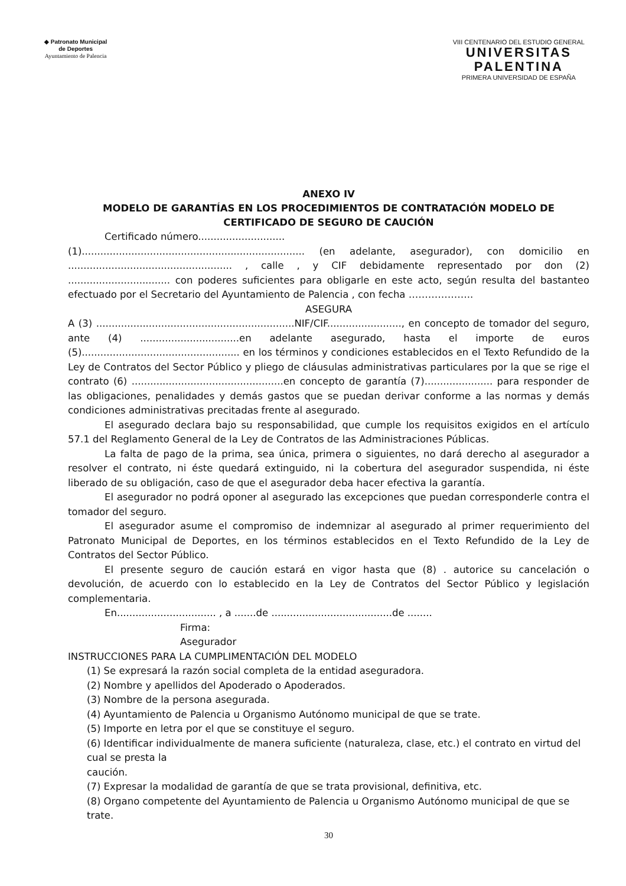◆ Patronato Municipal
de Deportes
Ayuntamiento de Palencia
VIII CENTENARIO DEL ESTUDIO GENERAL
UNIVERSITAS
PALENTINA
PRIMERA UNIVERSIDAD DE ESPAÑA
ANEXO IV
MODELO DE GARANTÍAS EN LOS PROCEDIMIENTOS DE CONTRATACIÓN MODELO DE CERTIFICADO DE SEGURO DE CAUCIÓN
Certificado número............................
(1)........................................................................ (en adelante, asegurador), con domicilio en ..................................................... , calle , y CIF debidamente representado por don (2) ................................. con poderes suficientes para obligarle en este acto, según resulta del bastanteo efectuado por el Secretario del Ayuntamiento de Palencia , con fecha ………………..
ASEGURA
A (3) ................................................................NIF/CIF........................, en concepto de tomador del seguro, ante (4) ................................en adelante asegurado, hasta el importe de euros (5)................................................... en los términos y condiciones establecidos en el Texto Refundido de la Ley de Contratos del Sector Público y pliego de cláusulas administrativas particulares por la que se rige el contrato (6) .................................................en concepto de garantía (7)...................... para responder de las obligaciones, penalidades y demás gastos que se puedan derivar conforme a las normas y demás condiciones administrativas precitadas frente al asegurado.
El asegurado declara bajo su responsabilidad, que cumple los requisitos exigidos en el artículo 57.1 del Reglamento General de la Ley de Contratos de las Administraciones Públicas.
La falta de pago de la prima, sea única, primera o siguientes, no dará derecho al asegurador a resolver el contrato, ni éste quedará extinguido, ni la cobertura del asegurador suspendida, ni éste liberado de su obligación, caso de que el asegurador deba hacer efectiva la garantía.
El asegurador no podrá oponer al asegurado las excepciones que puedan corresponderle contra el tomador del seguro.
El asegurador asume el compromiso de indemnizar al asegurado al primer requerimiento del Patronato Municipal de Deportes, en los términos establecidos en el Texto Refundido de la Ley de Contratos del Sector Público.
El presente seguro de caución estará en vigor hasta que (8) . autorice su cancelación o devolución, de acuerdo con lo establecido en la Ley de Contratos del Sector Público y legislación complementaria.
En................................ , a .......de .......................................de ........
Firma:
Asegurador
INSTRUCCIONES PARA LA CUMPLIMENTACIÓN DEL MODELO
(1) Se expresará la razón social completa de la entidad aseguradora.
(2) Nombre y apellidos del Apoderado o Apoderados.
(3) Nombre de la persona asegurada.
(4) Ayuntamiento de Palencia u Organismo Autónomo municipal de que se trate.
(5) Importe en letra por el que se constituye el seguro.
(6) Identificar individualmente de manera suficiente (naturaleza, clase, etc.) el contrato en virtud del cual se presta la
caución.
(7) Expresar la modalidad de garantía de que se trata provisional, definitiva, etc.
(8) Organo competente del Ayuntamiento de Palencia u Organismo Autónomo municipal de que se trate.
30